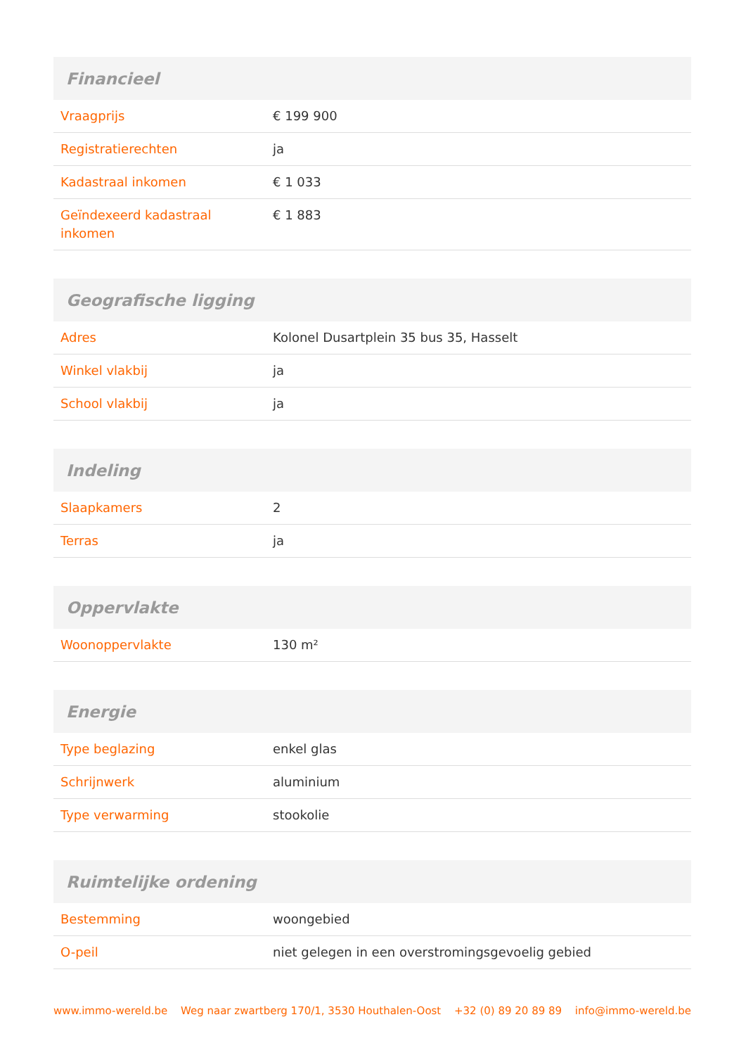| Financieel | |
| --- | --- |
| Vraagprijs | € 199 900 |
| Registratierechten | ja |
| Kadastraal inkomen | € 1 033 |
| Geïndexeerd kadastraal inkomen | € 1 883 |
| Geografische ligging | |
| --- | --- |
| Adres | Kolonel Dusartplein 35 bus 35, Hasselt |
| Winkel vlakbij | ja |
| School vlakbij | ja |
| Indeling | |
| --- | --- |
| Slaapkamers | 2 |
| Terras | ja |
| Oppervlakte | |
| --- | --- |
| Woonoppervlakte | 130 m² |
| Energie | |
| --- | --- |
| Type beglazing | enkel glas |
| Schrijnwerk | aluminium |
| Type verwarming | stookolie |
| Ruimtelijke ordening | |
| --- | --- |
| Bestemming | woongebied |
| O-peil | niet gelegen in een overstromingsgevoelig gebied |
www.immo-wereld.be Weg naar zwartberg 170/1, 3530 Houthalen-Oost +32 (0) 89 20 89 89 info@immo-wereld.be